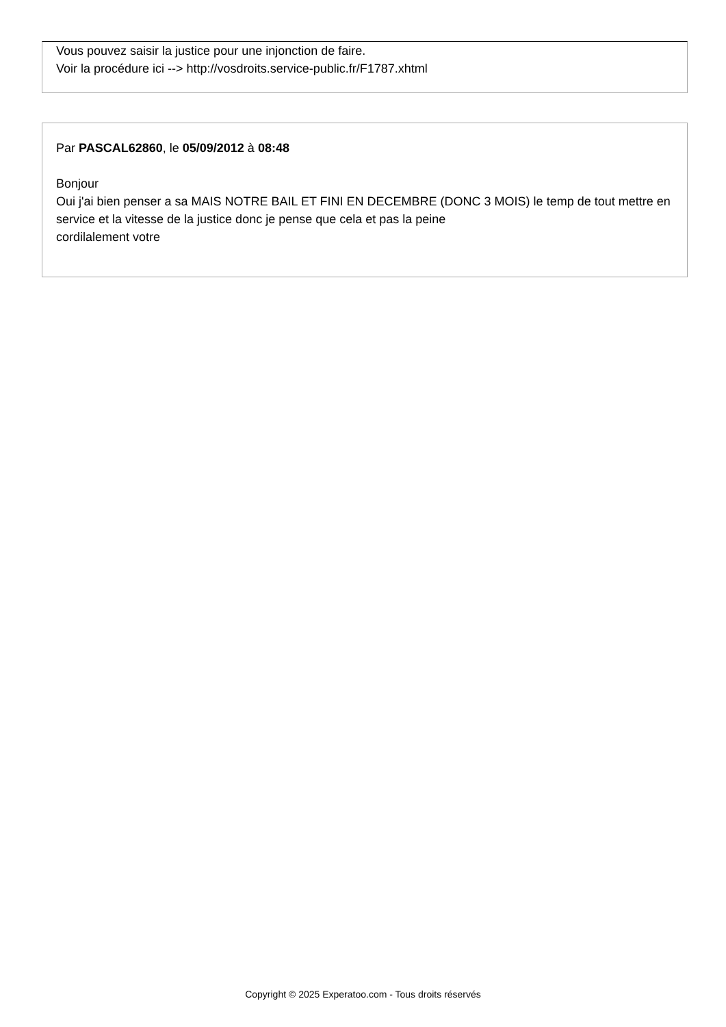Vous pouvez saisir la justice pour une injonction de faire.
Voir la procédure ici --> http://vosdroits.service-public.fr/F1787.xhtml
Par PASCAL62860, le 05/09/2012 à 08:48
Bonjour
Oui j'ai bien penser a sa MAIS NOTRE BAIL ET FINI EN DECEMBRE (DONC 3 MOIS) le temp de tout mettre en service et la vitesse de la justice donc je pense que cela et pas la peine
cordilalement votre
Copyright © 2025 Experatoo.com - Tous droits réservés